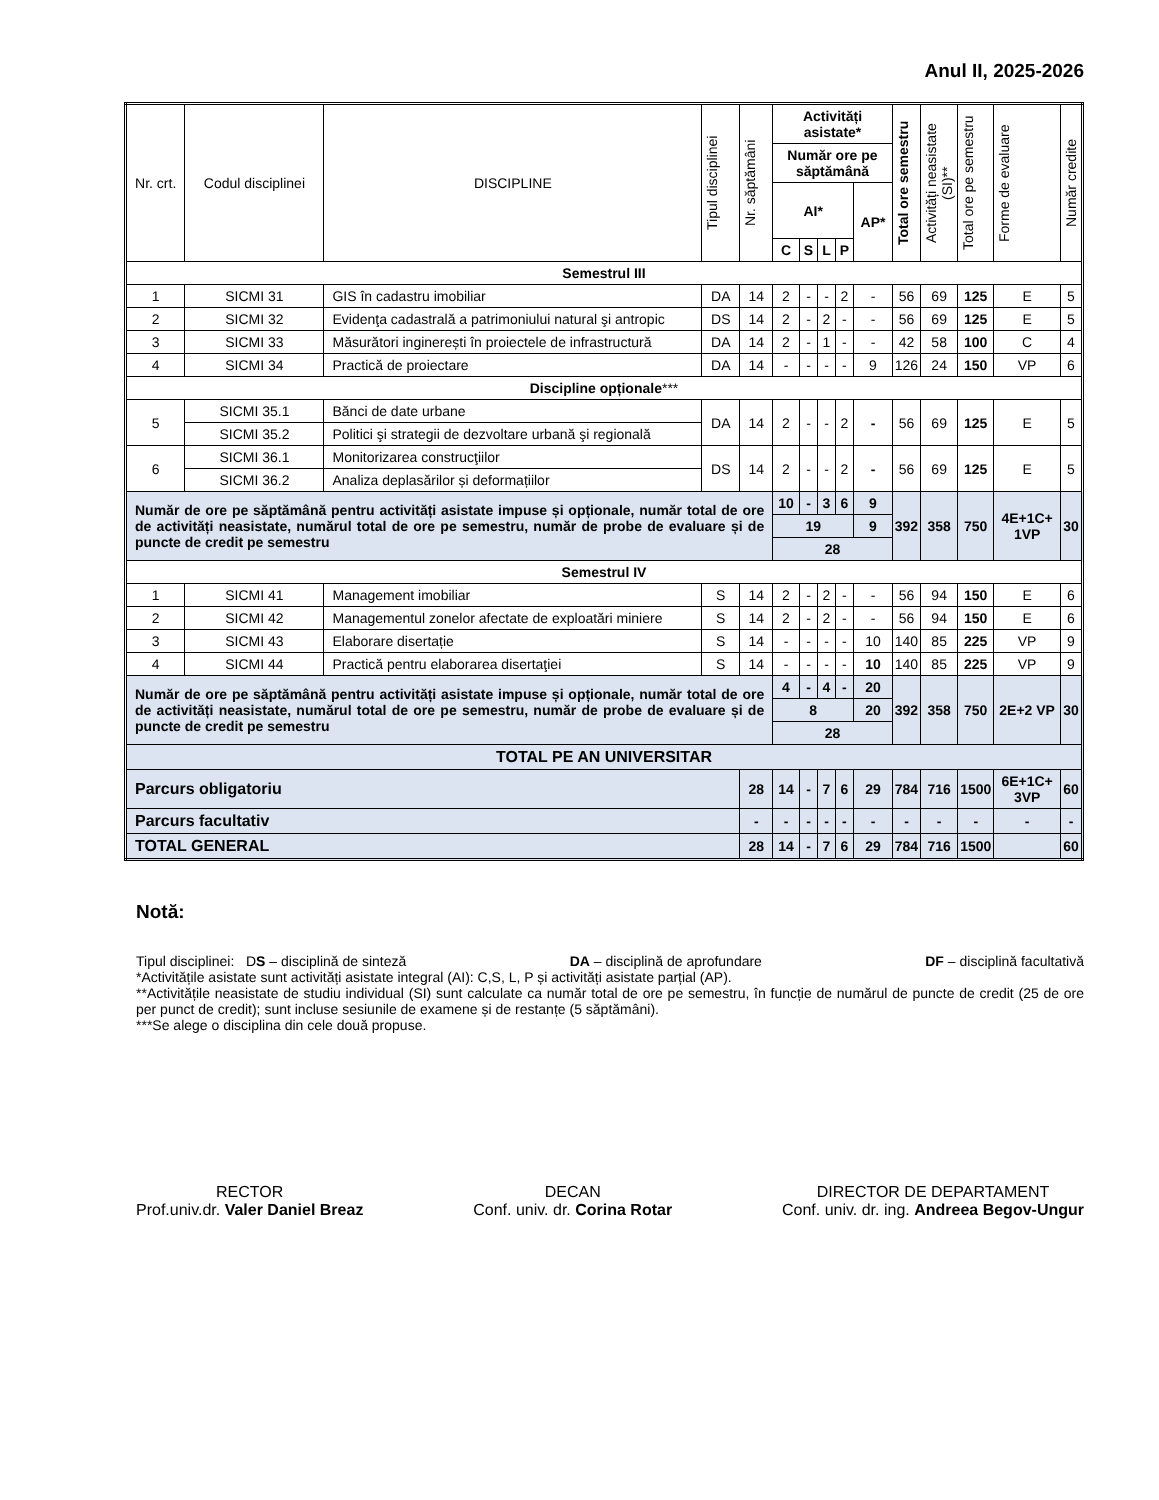Anul II, 2025-2026
| Nr. crt. | Codul disciplinei | DISCIPLINE | Tipul disciplinei | Nr. săptămâni | Activități asistate* | | | | | Total ore semestru | Activități neasistate (SI)** | Total ore pe semestru | Forme de evaluare | Număr credite |
| --- | --- | --- | --- | --- | --- | --- | --- | --- | --- | --- | --- | --- | --- | --- |
| | | | | | Număr ore pe săptămână | | | | | | | | | |
| | | | | | AI* | | | | AP* | | | | | |
| | | | | | C | S | L | P | | | | | | |
| Semestrul III | | | | | | | | | | | | | | |
| 1 | SICMI 31 | GIS în cadastru imobiliar | DA | 14 | 2 | - | - | 2 | - | 56 | 69 | 125 | E | 5 |
| 2 | SICMI 32 | Evidenţa cadastrală a patrimoniului natural şi antropic | DS | 14 | 2 | - | 2 | - | - | 56 | 69 | 125 | E | 5 |
| 3 | SICMI 33 | Măsurători inginerești în proiectele de infrastructură | DA | 14 | 2 | - | 1 | - | - | 42 | 58 | 100 | C | 4 |
| 4 | SICMI 34 | Practică de proiectare | DA | 14 | - | - | - | - | 9 | 126 | 24 | 150 | VP | 6 |
| Discipline opționale *** | | | | | | | | | | | | | | |
| 5 | SICMI 35.1 | Bănci de date urbane | DA | 14 | 2 | - | - | 2 | - | 56 | 69 | 125 | E | 5 |
| | SICMI 35.2 | Politici şi strategii de dezvoltare urbană şi regională | | | | | | | | | | | | |
| 6 | SICMI 36.1 | Monitorizarea construcţiilor | DS | 14 | 2 | - | - | 2 | - | 56 | 69 | 125 | E | 5 |
| | SICMI 36.2 | Analiza deplasărilor și deformațiilor | | | | | | | | | | | | |
| Număr de ore pe săptămână pentru activități asistate impuse și opționale, număr total de ore de activități neasistate, numărul total de ore pe semestru, număr de probe de evaluare și de puncte de credit pe semestru | | | | | 10 | - | 3 | 6 | 9 | 392 | 358 | 750 | 4E+1C+ 1VP | 30 |
| | | | | | 19 | | | | 9 | | | | | |
| | | | | | 28 | | | | | | | | | |
| Semestrul IV | | | | | | | | | | | | | | |
| 1 | SICMI 41 | Management imobiliar | S | 14 | 2 | - | 2 | - | - | 56 | 94 | 150 | E | 6 |
| 2 | SICMI 42 | Managementul zonelor afectate de exploatări miniere | S | 14 | 2 | - | 2 | - | - | 56 | 94 | 150 | E | 6 |
| 3 | SICMI 43 | Elaborare disertație | S | 14 | - | - | - | - | 10 | 140 | 85 | 225 | VP | 9 |
| 4 | SICMI 44 | Practică pentru elaborarea disertaţiei | S | 14 | - | - | - | - | 10 | 140 | 85 | 225 | VP | 9 |
| Număr de ore pe săptămână pentru activități asistate impuse și opționale, număr total de ore de activități neasistate, numărul total de ore pe semestru, număr de probe de evaluare și de puncte de credit pe semestru | | | | | 4 | - | 4 | - | 20 | 392 | 358 | 750 | 2E+2 VP | 30 |
| | | | | | 8 | | | | 20 | | | | | |
| | | | | | 28 | | | | | | | | | |
| TOTAL PE AN UNIVERSITAR | | | | | | | | | | | | | | |
| Parcurs obligatoriu | | | | 28 | 14 | - | 7 | 6 | 29 | 784 | 716 | 1500 | 6E+1C+ 3VP | 60 |
| Parcurs facultativ | | | | - | - | - | - | - | - | - | - | - | - | - |
| TOTAL GENERAL | | | | 28 | 14 | - | 7 | 6 | 29 | 784 | 716 | 1500 | | 60 |
Notă:
Tipul disciplinei: DS – disciplină de sinteză DA – disciplină de aprofundare DF – disciplină facultativă
*Activitățile asistate sunt activități asistate integral (AI): C,S, L, P și activități asistate parțial (AP).
**Activitățile neasistate de studiu individual (SI) sunt calculate ca număr total de ore pe semestru, în funcție de numărul de puncte de credit (25 de ore per punct de credit); sunt incluse sesiunile de examene și de restanțe (5 săptămâni).
***Se alege o disciplina din cele două propuse.
RECTOR
Prof.univ.dr. Valer Daniel Breaz
DECAN
Conf. univ. dr. Corina Rotar
DIRECTOR DE DEPARTAMENT
Conf. univ. dr. ing. Andreea Begov-Ungur